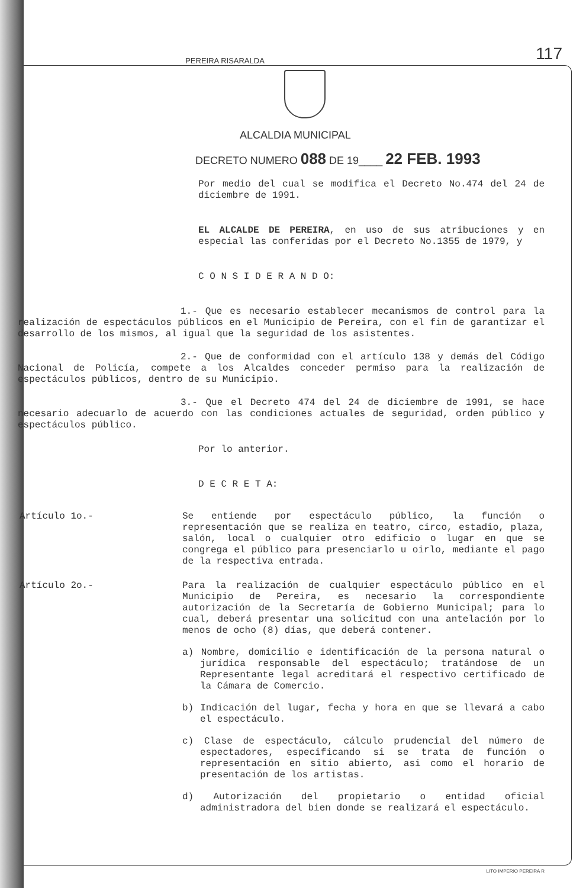PEREIRA RISARALDA
117
ALCALDIA MUNICIPAL
DECRETO NUMERO 088 DE 19____ 22 FEB. 1993
Por medio del cual se modifica el Decreto No.474 del 24 de diciembre de 1991.
EL ALCALDE DE PEREIRA, en uso de sus atribuciones y en especial las conferidas por el Decreto No.1355 de 1979, y
C O N S I D E R A N D O:
1.- Que es necesario establecer mecanismos de control para la realización de espectáculos públicos en el Municipio de Pereira, con el fin de garantizar el desarrollo de los mismos, al igual que la seguridad de los asistentes.
2.- Que de conformidad con el artículo 138 y demás del Código Nacional de Policía, compete a los Alcaldes conceder permiso para la realización de espectáculos públicos, dentro de su Municipio.
3.- Que el Decreto 474 del 24 de diciembre de 1991, se hace necesario adecuarlo de acuerdo con las condiciones actuales de seguridad, orden público y espectáculos público.
Por lo anterior.
D E C R E T A:
Artículo 1o.-
Se entiende por espectáculo público, la función o representación que se realiza en teatro, circo, estadio, plaza, salón, local o cualquier otro edificio o lugar en que se congrega el público para presenciarlo u oirlo, mediante el pago de la respectiva entrada.
Artículo 2o.-
Para la realización de cualquier espectáculo público en el Municipio de Pereira, es necesario la correspondiente autorización de la Secretaría de Gobierno Municipal; para lo cual, deberá presentar una solicitud con una antelación por lo menos de ocho (8) días, que deberá contener.
a) Nombre, domicilio e identificación de la persona natural o jurídica responsable del espectáculo; tratándose de un Representante legal acreditará el respectivo certificado de la Cámara de Comercio.
b) Indicación del lugar, fecha y hora en que se llevará a cabo el espectáculo.
c) Clase de espectáculo, cálculo prudencial del número de espectadores, especificando si se trata de función o representación en sitio abierto, asi como el horario de presentación de los artistas.
d) Autorización del propietario o entidad oficial administradora del bien donde se realizará el espectáculo.
LITO IMPERIO PEREIRA R